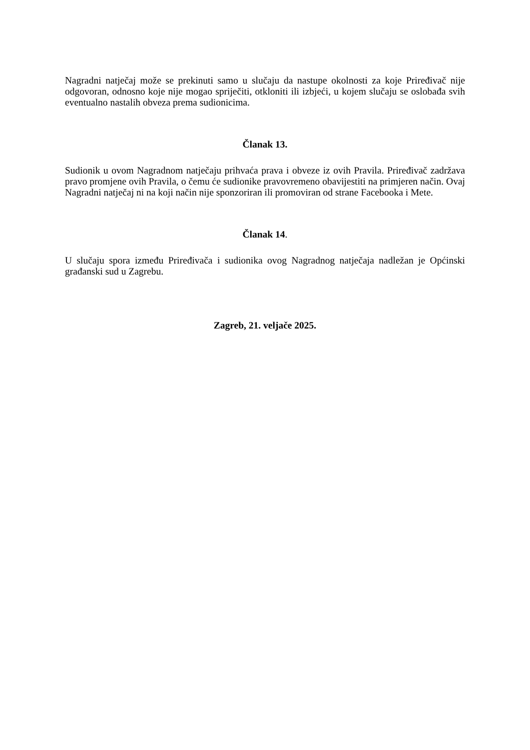Nagradni natječaj može se prekinuti samo u slučaju da nastupe okolnosti za koje Priređivač nije odgovoran, odnosno koje nije mogao spriječiti, otkloniti ili izbjeći, u kojem slučaju se oslobađa svih eventualno nastalih obveza prema sudionicima.
Članak 13.
Sudionik u ovom Nagradnom natječaju prihvaća prava i obveze iz ovih Pravila. Priređivač zadržava pravo promjene ovih Pravila, o čemu će sudionike pravovremeno obavijestiti na primjeren način. Ovaj Nagradni natječaj ni na koji način nije sponzoriran ili promoviran od strane Facebooka i Mete.
Članak 14.
U slučaju spora između Priređivača i sudionika ovog Nagradnog natječaja nadležan je Općinski građanski sud u Zagrebu.
Zagreb, 21. veljače 2025.